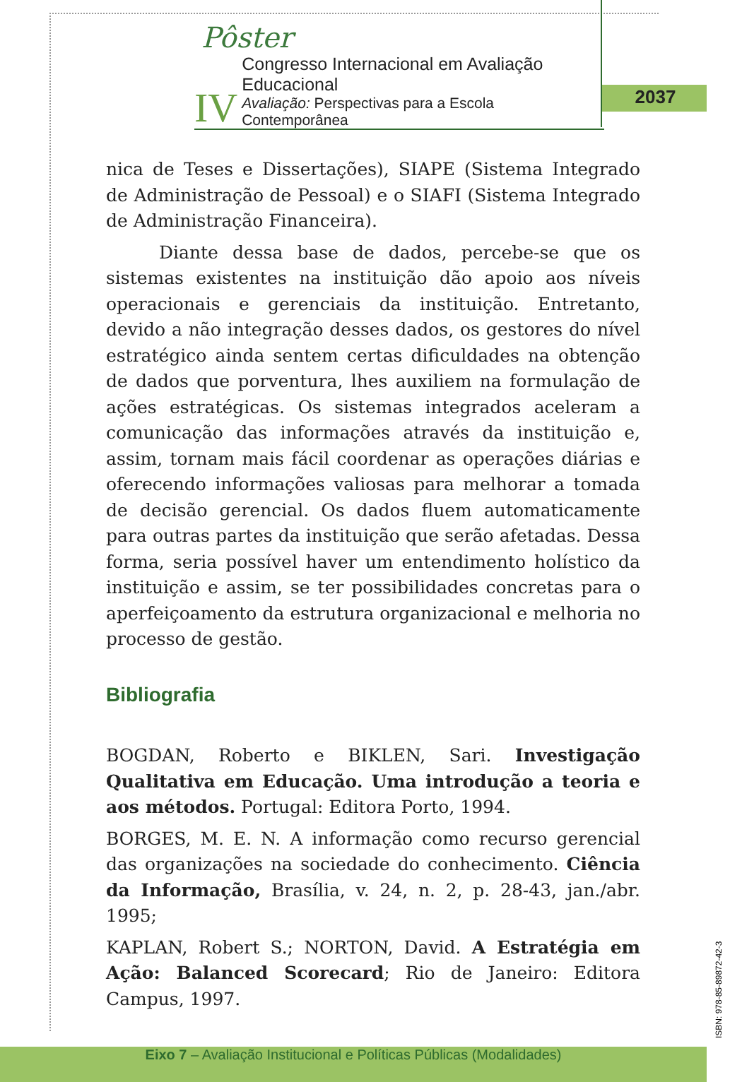Pôster
IV
Congresso Internacional em Avaliação Educacional
Avaliação: Perspectivas para a Escola Contemporânea
2037
nica de Teses e Dissertações), SIAPE (Sistema Integrado de Administração de Pessoal) e o SIAFI (Sistema Integrado de Administração Financeira).
Diante dessa base de dados, percebe-se que os sistemas existentes na instituição dão apoio aos níveis operacionais e gerenciais da instituição. Entretanto, devido a não integração desses dados, os gestores do nível estratégico ainda sentem certas dificuldades na obtenção de dados que porventura, lhes auxiliem na formulação de ações estratégicas. Os sistemas integrados aceleram a comunicação das informações através da instituição e, assim, tornam mais fácil coordenar as operações diárias e oferecendo informações valiosas para melhorar a tomada de decisão gerencial. Os dados fluem automaticamente para outras partes da instituição que serão afetadas. Dessa forma, seria possível haver um entendimento holístico da instituição e assim, se ter possibilidades concretas para o aperfeiçoamento da estrutura organizacional e melhoria no processo de gestão.
Bibliografia
BOGDAN, Roberto e BIKLEN, Sari. Investigação Qualitativa em Educação. Uma introdução a teoria e aos métodos. Portugal: Editora Porto, 1994.
BORGES, M. E. N. A informação como recurso gerencial das organizações na sociedade do conhecimento. Ciência da Informação, Brasília, v. 24, n. 2, p. 28-43, jan./abr. 1995;
KAPLAN, Robert S.; NORTON, David. A Estratégia em Ação: Balanced Scorecard; Rio de Janeiro: Editora Campus, 1997.
ISBN: 978-85-89872-42-3
Eixo 7 – Avaliação Institucional e Políticas Públicas (Modalidades)